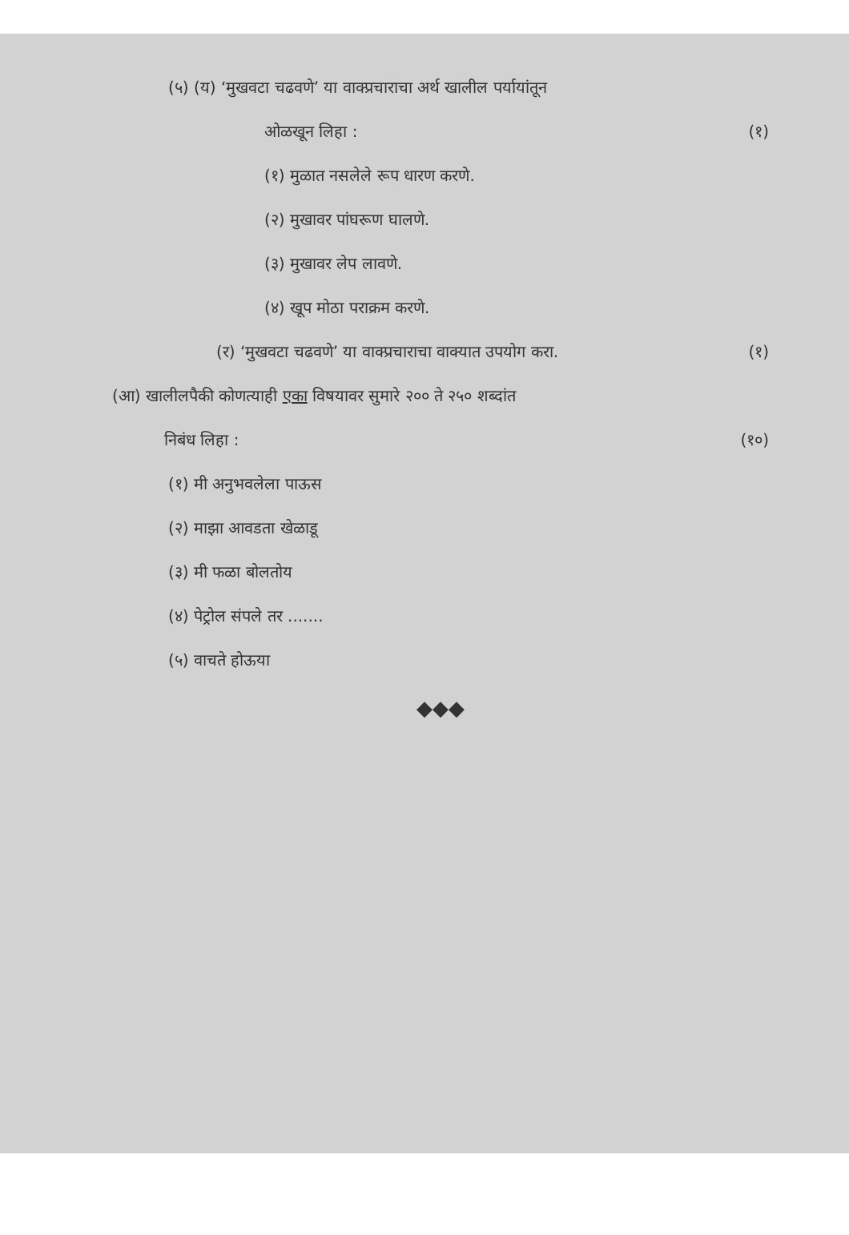(५) (य) ‘मुखवटा चढवणे’ या वाक्प्रचाराचा अर्थ खालील पर्यायांतून
ओळखून लिहा : (१)
(१) मुळात नसलेले रूप धारण करणे.
(२) मुखावर पांघरूण घालणे.
(३) मुखावर लेप लावणे.
(४) खूप मोठा पराक्रम करणे.
(र) ‘मुखवटा चढवणे’ या वाक्प्रचाराचा वाक्यात उपयोग करा. (१)
(आ) खालीलपैकी कोणत्याही एका विषयावर सुमारे २०० ते २५० शब्दांत
निबंध लिहा : (१०)
(१) मी अनुभवलेला पाऊस
(२) माझा आवडता खेळाडू
(३) मी फळा बोलतोय
(४) पेट्रोल संपले तर .......
(५) वाचते होऊया
◆◆◆